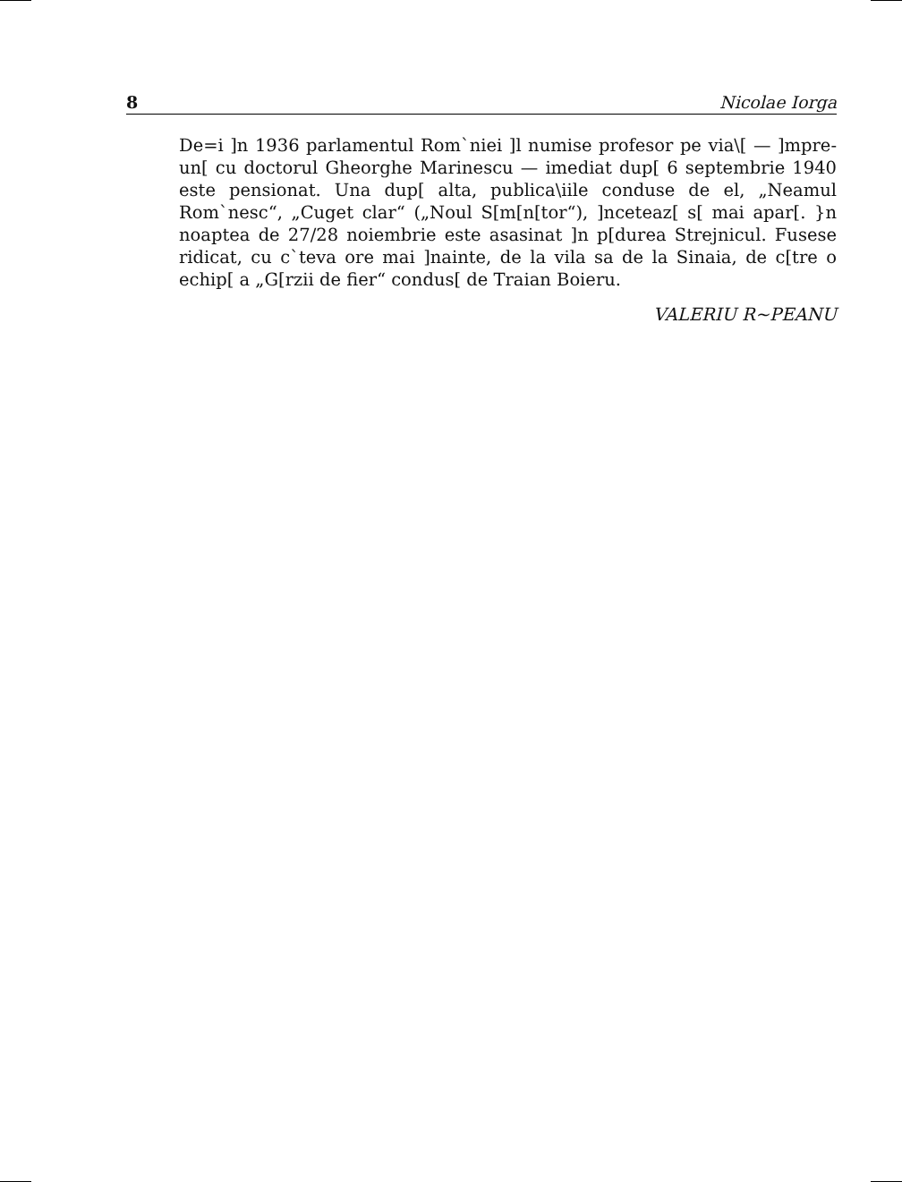8 Nicolae Iorga
De=i ]n 1936 parlamentul Rom`niei ]l numise profesor pe via\[ — ]mpre-un[ cu doctorul Gheorghe Marinescu — imediat dup[ 6 septembrie 1940 este pensionat. Una dup[ alta, publica\iile conduse de el, „Neamul Rom`nesc“, „Cuget clar“ („Noul S[m[n[tor“), ]nceteaz[ s[ mai apar[. }n noaptea de 27/28 noiembrie este asasinat ]n p[durea Strejnicul. Fusese ridicat, cu c`teva ore mai ]nainte, de la vila sa de la Sinaia, de c[tre o echip[ a „G[rzii de fier“ condus[ de Traian Boieru.
VALERIU R~PEANU